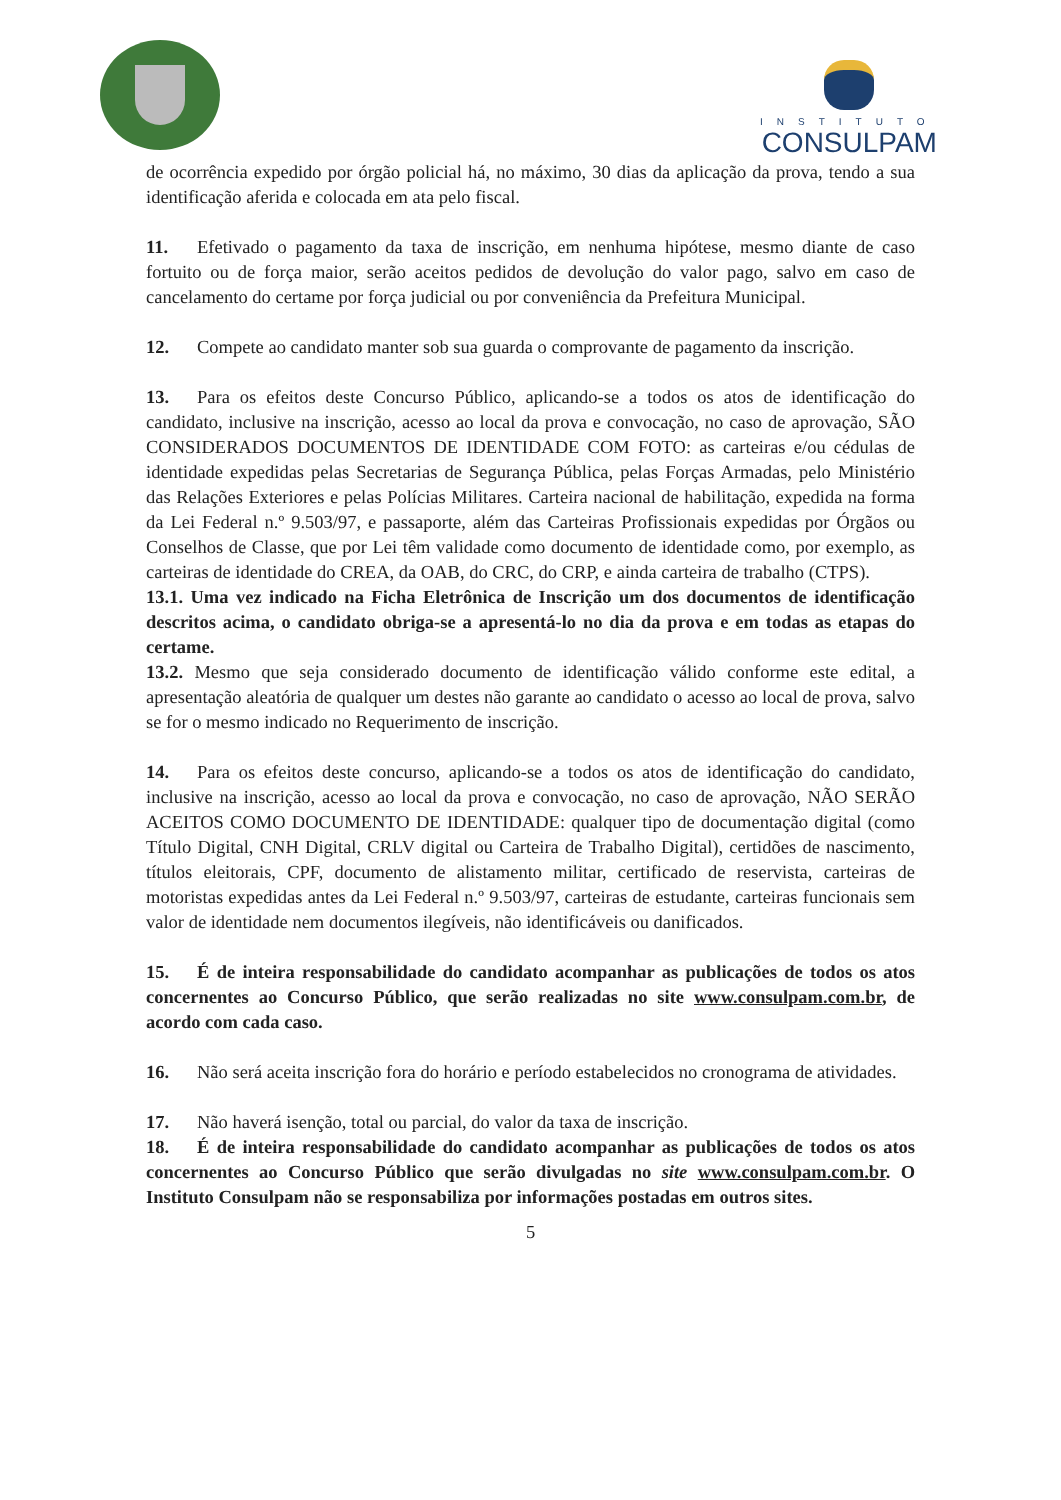INSTITUTO
CONSULPAM
de ocorrência expedido por órgão policial há, no máximo, 30 dias da aplicação da prova, tendo a sua identificação aferida e colocada em ata pelo fiscal.
11. Efetivado o pagamento da taxa de inscrição, em nenhuma hipótese, mesmo diante de caso fortuito ou de força maior, serão aceitos pedidos de devolução do valor pago, salvo em caso de cancelamento do certame por força judicial ou por conveniência da Prefeitura Municipal.
12. Compete ao candidato manter sob sua guarda o comprovante de pagamento da inscrição.
13. Para os efeitos deste Concurso Público, aplicando-se a todos os atos de identificação do candidato, inclusive na inscrição, acesso ao local da prova e convocação, no caso de aprovação, SÃO CONSIDERADOS DOCUMENTOS DE IDENTIDADE COM FOTO: as carteiras e/ou cédulas de identidade expedidas pelas Secretarias de Segurança Pública, pelas Forças Armadas, pelo Ministério das Relações Exteriores e pelas Polícias Militares. Carteira nacional de habilitação, expedida na forma da Lei Federal n.º 9.503/97, e passaporte, além das Carteiras Profissionais expedidas por Órgãos ou Conselhos de Classe, que por Lei têm validade como documento de identidade como, por exemplo, as carteiras de identidade do CREA, da OAB, do CRC, do CRP, e ainda carteira de trabalho (CTPS).
13.1. Uma vez indicado na Ficha Eletrônica de Inscrição um dos documentos de identificação descritos acima, o candidato obriga-se a apresentá-lo no dia da prova e em todas as etapas do certame.
13.2. Mesmo que seja considerado documento de identificação válido conforme este edital, a apresentação aleatória de qualquer um destes não garante ao candidato o acesso ao local de prova, salvo se for o mesmo indicado no Requerimento de inscrição.
14. Para os efeitos deste concurso, aplicando-se a todos os atos de identificação do candidato, inclusive na inscrição, acesso ao local da prova e convocação, no caso de aprovação, NÃO SERÃO ACEITOS COMO DOCUMENTO DE IDENTIDADE: qualquer tipo de documentação digital (como Título Digital, CNH Digital, CRLV digital ou Carteira de Trabalho Digital), certidões de nascimento, títulos eleitorais, CPF, documento de alistamento militar, certificado de reservista, carteiras de motoristas expedidas antes da Lei Federal n.º 9.503/97, carteiras de estudante, carteiras funcionais sem valor de identidade nem documentos ilegíveis, não identificáveis ou danificados.
15. É de inteira responsabilidade do candidato acompanhar as publicações de todos os atos concernentes ao Concurso Público, que serão realizadas no site www.consulpam.com.br, de acordo com cada caso.
16. Não será aceita inscrição fora do horário e período estabelecidos no cronograma de atividades.
17. Não haverá isenção, total ou parcial, do valor da taxa de inscrição.
18. É de inteira responsabilidade do candidato acompanhar as publicações de todos os atos concernentes ao Concurso Público que serão divulgadas no site www.consulpam.com.br. O Instituto Consulpam não se responsabiliza por informações postadas em outros sites.
5